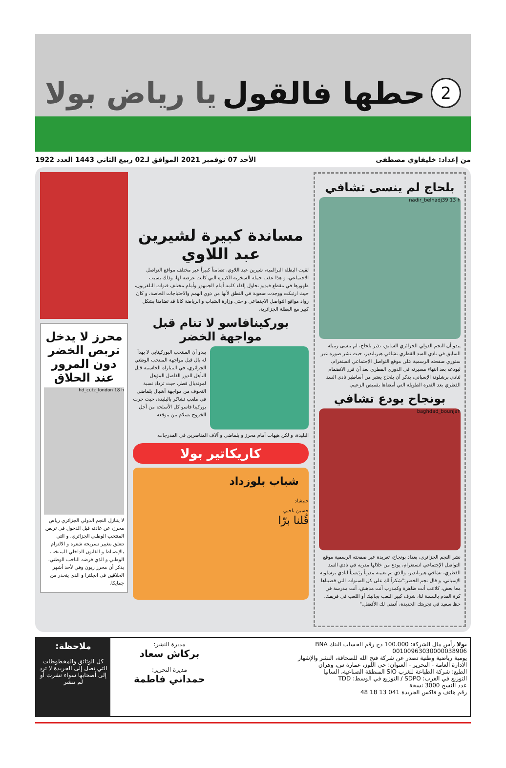2
حطها فالقول يا رياض بولا
من إعداد: خليفاوي مصطفى الأحد 07 نوفمبر 2021 الموافق لـ02 ربيع الثاني 1443 العدد 1922
بلحاج لم ينسى تشافي
nadir_belhadj39 13 h
يبدو أن النجم الدولي الجزائري السابق، نذير بلحاج، لم ينسى زميله السابق في نادي السد القطري تشافي هيرنانديز، حيث نشر صورة عبر ستوري صفحته الرسمية على موقع التواصل الإجتماعي انستغرام، ليودعه بعد انتهاء مسيرته في الدوري القطري بعد أن قرر الانضمام لنادي برشلونة الإسباني، يذكر أن بلحاج يعتبر من أساطير نادي السد القطري بعد الفترة الطويلة التي أمضاها بقميص الزعيم.
بونجاح يودع تشافي
baghdad_bounjah
نشر النجم الجزائري، بغداد بونجاح، تغريدة عبر صفحته الرسمية موقع التواصل الإجتماعي انستغرام، يودع من خلالها مدربه في نادي السد القطري، تشافي هيرنانديز، والذي تم تعيينه مدرباً رئيسياً لنادي برشلونة الإسباني، و قال نجم الخضر:"شكراً لك على كل السنوات التي قضيناها معا بعض، كلاعب أنت ظاهرة وكمدرب أنت مدهش، أنت مدرسة في كرة القدم بالنسبة لنا، شرف كبير اللعب بجانبك أو اللعب في فريقك، حظ سعيد في تجربتك الجديدة، أتمنى لك الأفضل."
مساندة كبيرة لشيرين عبد اللاوي
لقيت البطلة البرالمية، شيرين عبد اللاوي، تضامناً كبيراً عبر مختلف مواقع التواصل الاجتماعي، و هذا عقب حملة السخرية الكبيرة التي كانت عرضة لها، وذلك بسبب ظهورها في مقطع فيديو تحاول إلقاء كلمة أمام الجمهور وأمام مختلف قنوات التلفزيون، حيث ارتبكت ووجدت صعوبة في النطق لأنها من ذوي الهمم والاحتياجات الخاصة، و كان رواد مواقع التواصل الاجتماعي و حتى وزارة الشباب و الرياضة كانا قد تضامنا بشكل كبير مع البطلة الجزائرية.
بوركينافاسو لا تنام قبل مواجهة الخضر
يبدو أن المنتخب البوركينابي لا يهدأ له بال قبل مواجهة المنتخب الوطني الجزائري، في المباراة الحاسمة قبل التأهل للدور الفاصل المؤهل لمونديال قطر، حيث تزداد نسبة التخوف من مواجهة أشبال بلماضي في ملعب تشاكر بالبليدة، حيث جرت بوركينا فاسو كل الأسلحة من أجل الخروج بسلام من موقعة
البليدة، و لكن هيهات أمام محرز و بلماضي و آلاف المناصرين في المدرجات.
كاريكاتير بولا
شباب بلوزداد
حنيشاد
حسين باحيي
قُلنا برّا
محرز لا يدخل تربص الخضر دون المرور عند الحلاق
hd_cutz_london 18 h
لا يتنازل النجم الدولي الجزائري رياض محرز، عن عادته قبل الدخول في تربص المنتخب الوطني الجزائري، و التي تتعلق بتغيير تسريحة شعره و الالتزام بالإنضباط و القانون الداخلي للمنتخب الوطني و الذي فرضه الناخب الوطني، يذكر أن محرز زبون وفي لأحد أشهر الحلاقين في انجلترا و الذي ينحدر من جمايكا.
بولا رأس مال الشركة: 100.000 دج رقم الحساب البنك BNA
00100963030000038906
يومية رياضية وطنية تصدر عن شركة فتح الله للصحافة، النشر والإشهار
الادارة العامة - التحرير - العنوان: حي اللوز، عمارة س، وهران
الطبع: شركة الطباعة للغرب SIO المنطقة الصناعية، السانيا
التوزيع في الغرب: SDPO / التوزيع في الوسط: TDD
عدد النسخ 3000 نسخة
رقم هاتف و فاكس الجريدة 041 13 18 48
مديرة النشر:
بركاش سعاد
مديرة التحرير:
حمداني فاطمة
ملاحظة:
كل الوثائق والمخطوطات التي تصل إلى الجريدة لا ترد إلى أصحابها سواء نشرت أو لم تنشر